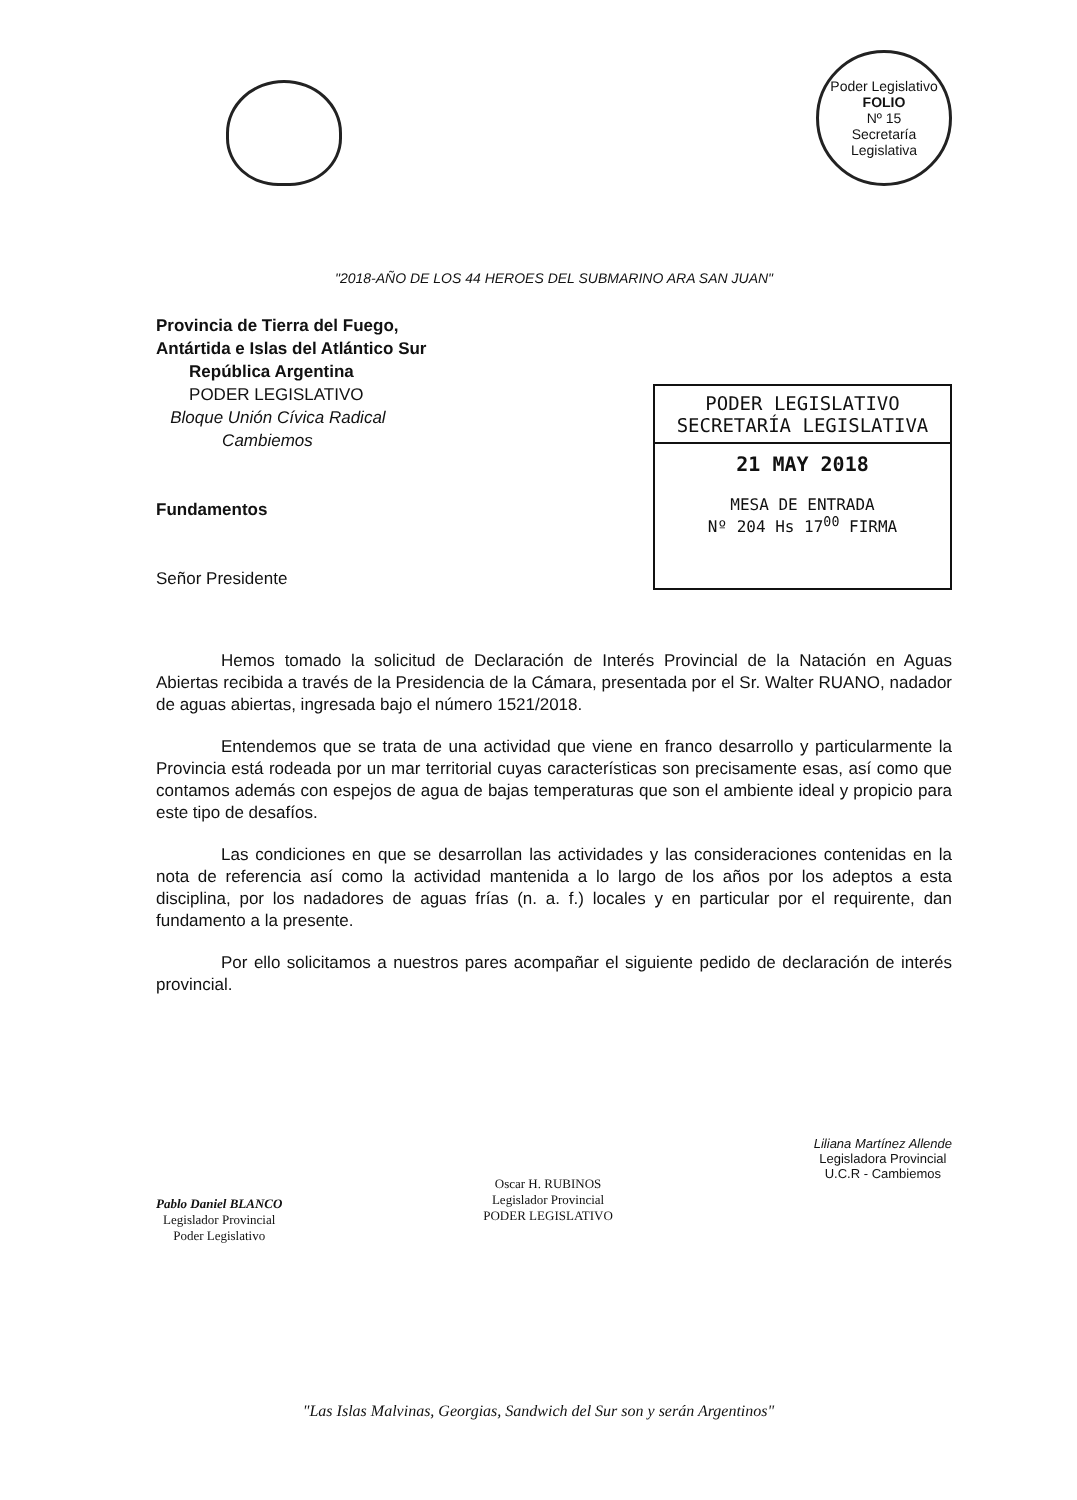Poder Legislativo
FOLIO
Nº 15
Secretaría Legislativa
"2018-AÑO DE LOS 44 HEROES DEL SUBMARINO ARA SAN JUAN"
Provincia de Tierra del Fuego,
Antártida e Islas del Atlántico Sur
República Argentina
PODER LEGISLATIVO
Bloque Unión Cívica Radical
Cambiemos
Fundamentos
Señor Presidente
PODER LEGISLATIVO
SECRETARÍA LEGISLATIVA
21 MAY 2018
MESA DE ENTRADA
Nº 204 Hs 17<sup>00</sup> FIRMA
Hemos tomado la solicitud de Declaración de Interés Provincial de la Natación en Aguas Abiertas recibida a través de la Presidencia de la Cámara, presentada por el Sr. Walter RUANO, nadador de aguas abiertas, ingresada bajo el número 1521/2018.
Entendemos que se trata de una actividad que viene en franco desarrollo y particularmente la Provincia está rodeada por un mar territorial cuyas características son precisamente esas, así como que contamos además con espejos de agua de bajas temperaturas que son el ambiente ideal y propicio para este tipo de desafíos.
Las condiciones en que se desarrollan las actividades y las consideraciones contenidas en la nota de referencia así como la actividad mantenida a lo largo de los años por los adeptos a esta disciplina, por los nadadores de aguas frías (n. a. f.) locales y en particular por el requirente, dan fundamento a la presente.
Por ello solicitamos a nuestros pares acompañar el siguiente pedido de declaración de interés provincial.
Pablo Daniel BLANCO
Legislador Provincial
Poder Legislativo
Oscar H. RUBINOS
Legislador Provincial
PODER LEGISLATIVO
Liliana Martínez Allende
Legisladora Provincial
U.C.R - Cambiemos
"Las Islas Malvinas, Georgias, Sandwich del Sur son y serán Argentinos"